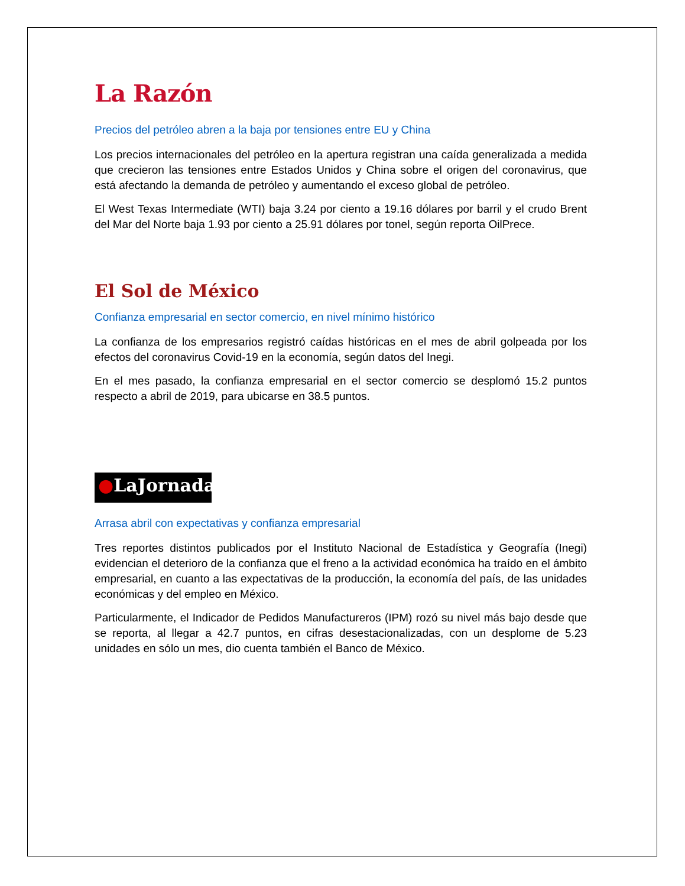La Razón
Precios del petróleo abren a la baja por tensiones entre EU y China
Los precios internacionales del petróleo en la apertura registran una caída generalizada a medida que crecieron las tensiones entre Estados Unidos y China sobre el origen del coronavirus, que está afectando la demanda de petróleo y aumentando el exceso global de petróleo.
El West Texas Intermediate (WTI) baja 3.24 por ciento a 19.16 dólares por barril y el crudo Brent del Mar del Norte baja 1.93 por ciento a 25.91 dólares por tonel, según reporta OilPrece.
El Sol de México
Confianza empresarial en sector comercio, en nivel mínimo histórico
La confianza de los empresarios registró caídas históricas en el mes de abril golpeada por los efectos del coronavirus Covid-19 en la economía, según datos del Inegi.
En el mes pasado, la confianza empresarial en el sector comercio se desplomó 15.2 puntos respecto a abril de 2019, para ubicarse en 38.5 puntos.
●LaJornada
Arrasa abril con expectativas y confianza empresarial
Tres reportes distintos publicados por el Instituto Nacional de Estadística y Geografía (Inegi) evidencian el deterioro de la confianza que el freno a la actividad económica ha traído en el ámbito empresarial, en cuanto a las expectativas de la producción, la economía del país, de las unidades económicas y del empleo en México.
Particularmente, el Indicador de Pedidos Manufactureros (IPM) rozó su nivel más bajo desde que se reporta, al llegar a 42.7 puntos, en cifras desestacionalizadas, con un desplome de 5.23 unidades en sólo un mes, dio cuenta también el Banco de México.